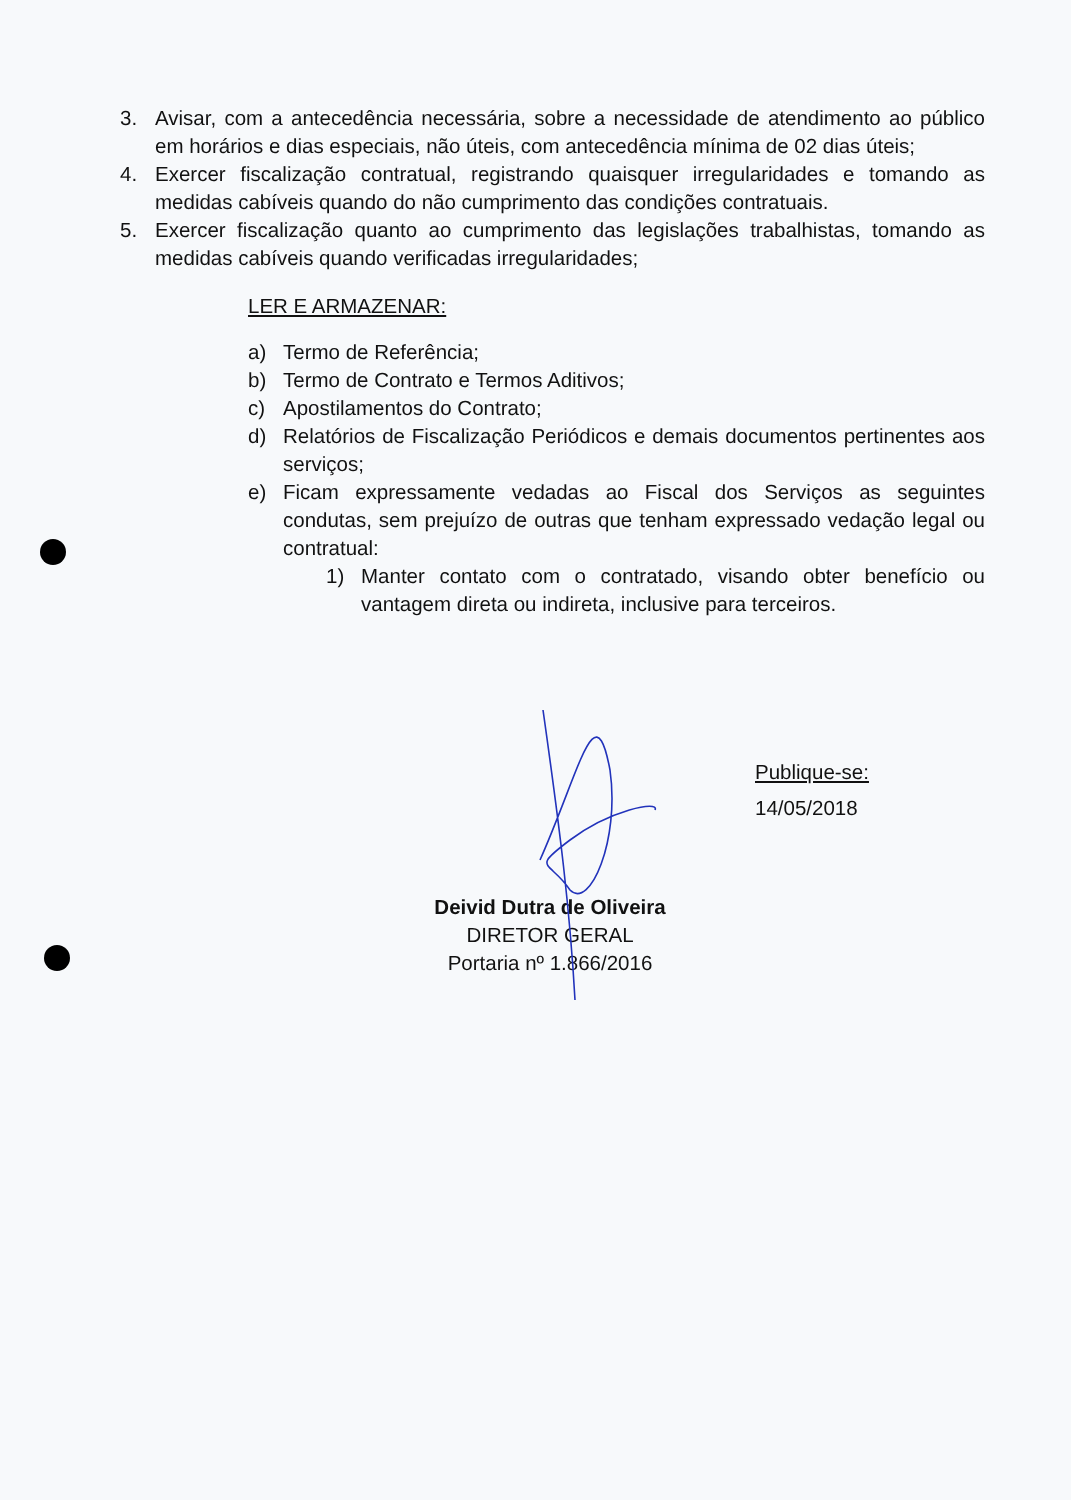3. Avisar, com a antecedência necessária, sobre a necessidade de atendimento ao público em horários e dias especiais, não úteis, com antecedência mínima de 02 dias úteis;
4. Exercer fiscalização contratual, registrando quaisquer irregularidades e tomando as medidas cabíveis quando do não cumprimento das condições contratuais.
5. Exercer fiscalização quanto ao cumprimento das legislações trabalhistas, tomando as medidas cabíveis quando verificadas irregularidades;
LER E ARMAZENAR:
a) Termo de Referência;
b) Termo de Contrato e Termos Aditivos;
c) Apostilamentos do Contrato;
d) Relatórios de Fiscalização Periódicos e demais documentos pertinentes aos serviços;
e) Ficam expressamente vedadas ao Fiscal dos Serviços as seguintes condutas, sem prejuízo de outras que tenham expressado vedação legal ou contratual:
1) Manter contato com o contratado, visando obter benefício ou vantagem direta ou indireta, inclusive para terceiros.
Publique-se:
14/05/2018
Deivid Dutra de Oliveira
DIRETOR GERAL
Portaria nº 1.866/2016